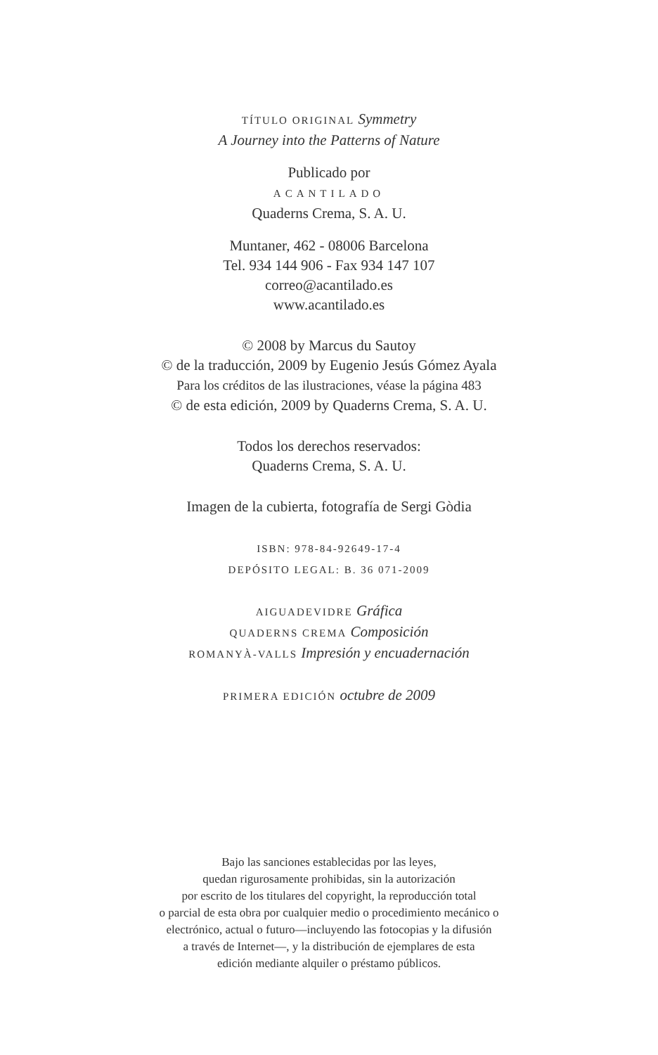TÍTULO ORIGINAL Symmetry
A Journey into the Patterns of Nature
Publicado por
ACANTILADO
Quaderns Crema, S. A. U.
Muntaner, 462 - 08006 Barcelona
Tel. 934 144 906 - Fax 934 147 107
correo@acantilado.es
www.acantilado.es
© 2008 by Marcus du Sautoy
© de la traducción, 2009 by Eugenio Jesús Gómez Ayala
Para los créditos de las ilustraciones, véase la página 483
© de esta edición, 2009 by Quaderns Crema, S. A. U.
Todos los derechos reservados:
Quaderns Crema, S. A. U.
Imagen de la cubierta, fotografía de Sergi Gòdia
ISBN: 978-84-92649-17-4
DEPÓSITO LEGAL: B. 36 071-2009
AIGUADEVIDRE Gráfica
QUADERNS CREMA Composición
ROMANYÀ-VALLS Impresión y encuadernación
PRIMERA EDICIÓN octubre de 2009
Bajo las sanciones establecidas por las leyes,
quedan rigurosamente prohibidas, sin la autorización
por escrito de los titulares del copyright, la reproducción total
o parcial de esta obra por cualquier medio o procedimiento mecánico o
electrónico, actual o futuro—incluyendo las fotocopias y la difusión
a través de Internet—, y la distribución de ejemplares de esta
edición mediante alquiler o préstamo públicos.